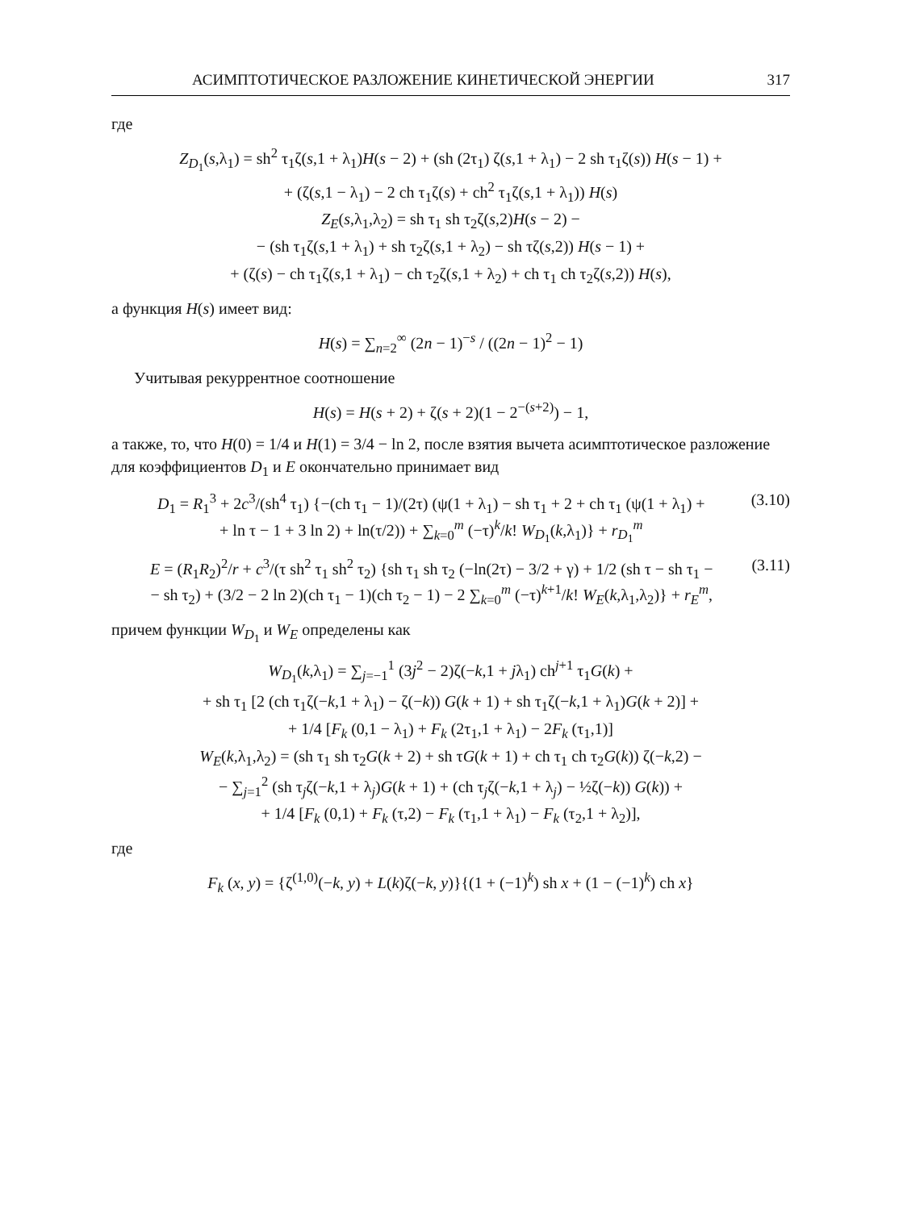АСИМПТОТИЧЕСКОЕ РАЗЛОЖЕНИЕ КИНЕТИЧЕСКОЙ ЭНЕРГИИ 317
где
Z<sub>D<sub>1</sub></sub>(s,λ<sub>1</sub>) = sh<sup>2</sup> τ<sub>1</sub>ζ(s,1 + λ<sub>1</sub>)H(s − 2) + (sh (2τ<sub>1</sub>) ζ(s,1 + λ<sub>1</sub>) − 2 sh τ<sub>1</sub>ζ(s)) H(s − 1) +
+ (ζ(s,1 − λ<sub>1</sub>) − 2 ch τ<sub>1</sub>ζ(s) + ch<sup>2</sup> τ<sub>1</sub>ζ(s,1 + λ<sub>1</sub>)) H(s)
Z<sub>E</sub>(s,λ<sub>1</sub>,λ<sub>2</sub>) = sh τ<sub>1</sub> sh τ<sub>2</sub>ζ(s,2)H(s − 2) −
− (sh τ<sub>1</sub>ζ(s,1 + λ<sub>1</sub>) + sh τ<sub>2</sub>ζ(s,1 + λ<sub>2</sub>) − sh τζ(s,2)) H(s − 1) +
+ (ζ(s) − ch τ<sub>1</sub>ζ(s,1 + λ<sub>1</sub>) − ch τ<sub>2</sub>ζ(s,1 + λ<sub>2</sub>) + ch τ<sub>1</sub> ch τ<sub>2</sub>ζ(s,2)) H(s),
а функция H(s) имеет вид:
H(s) = ∑<sub>n=2</sub><sup>∞</sup> (2n − 1)<sup>−s</sup> / ((2n − 1)<sup>2</sup> − 1)
Учитывая рекуррентное соотношение
H(s) = H(s + 2) + ζ(s + 2)(1 − 2<sup>−(s+2)</sup>) − 1,
а также, то, что H(0) = 1/4 и H(1) = 3/4 − ln 2, после взятия вычета асимптотическое разложение для коэффициентов D<sub>1</sub> и E окончательно принимает вид
D<sub>1</sub> = R<sub>1</sub><sup>3</sup> + 2c<sup>3</sup>/(sh<sup>4</sup> τ<sub>1</sub>) {−(ch τ<sub>1</sub> − 1)/(2τ) (ψ(1 + λ<sub>1</sub>) − sh τ<sub>1</sub> + 2 + ch τ<sub>1</sub> (ψ(1 + λ<sub>1</sub>) +
+ ln τ − 1 + 3 ln 2) + ln(τ/2)) + ∑<sub>k=0</sub><sup>m</sup> (−τ)<sup>k</sup>/k! W<sub>D<sub>1</sub></sub>(k,λ<sub>1</sub>)} + r<sub>D<sub>1</sub></sub><sup>m</sup> (3.10)
E = (R<sub>1</sub>R<sub>2</sub>)<sup>2</sup>/r + c<sup>3</sup>/(τ sh<sup>2</sup> τ<sub>1</sub> sh<sup>2</sup> τ<sub>2</sub>) {sh τ<sub>1</sub> sh τ<sub>2</sub> (−ln(2τ) − 3/2 + γ) + 1/2 (sh τ − sh τ<sub>1</sub> −
− sh τ<sub>2</sub>) + (3/2 − 2 ln 2)(ch τ<sub>1</sub> − 1)(ch τ<sub>2</sub> − 1) − 2 ∑<sub>k=0</sub><sup>m</sup> (−τ)<sup>k+1</sup>/k! W<sub>E</sub>(k,λ<sub>1</sub>,λ<sub>2</sub>)} + r<sub>E</sub><sup>m</sup>, (3.11)
причем функции W<sub>D<sub>1</sub></sub> и W<sub>E</sub> определены как
W<sub>D<sub>1</sub></sub>(k,λ<sub>1</sub>) = ∑<sub>j=−1</sub><sup>1</sup> (3j<sup>2</sup> − 2)ζ(−k,1 + jλ<sub>1</sub>) ch<sup>j+1</sup> τ<sub>1</sub>G(k) +
+ sh τ<sub>1</sub> [2 (ch τ<sub>1</sub>ζ(−k,1 + λ<sub>1</sub>) − ζ(−k)) G(k + 1) + sh τ<sub>1</sub>ζ(−k,1 + λ<sub>1</sub>)G(k + 2)] +
+ 1/4 [F<sub>k</sub> (0,1 − λ<sub>1</sub>) + F<sub>k</sub> (2τ<sub>1</sub>,1 + λ<sub>1</sub>) − 2F<sub>k</sub> (τ<sub>1</sub>,1)]
W<sub>E</sub>(k,λ<sub>1</sub>,λ<sub>2</sub>) = (sh τ<sub>1</sub> sh τ<sub>2</sub>G(k + 2) + sh τG(k + 1) + ch τ<sub>1</sub> ch τ<sub>2</sub>G(k)) ζ(−k,2) −
− ∑<sub>j=1</sub><sup>2</sup> (sh τ<sub>j</sub>ζ(−k,1 + λ<sub>j</sub>)G(k + 1) + (ch τ<sub>j</sub>ζ(−k,1 + λ<sub>j</sub>) − ½ζ(−k)) G(k)) +
+ 1/4 [F<sub>k</sub> (0,1) + F<sub>k</sub> (τ,2) − F<sub>k</sub> (τ<sub>1</sub>,1 + λ<sub>1</sub>) − F<sub>k</sub> (τ<sub>2</sub>,1 + λ<sub>2</sub>)],
где
F<sub>k</sub> (x, y) = {ζ<sup>(1,0)</sup>(−k, y) + L(k)ζ(−k, y)}{(1 + (−1)<sup>k</sup>) sh x + (1 − (−1)<sup>k</sup>) ch x}